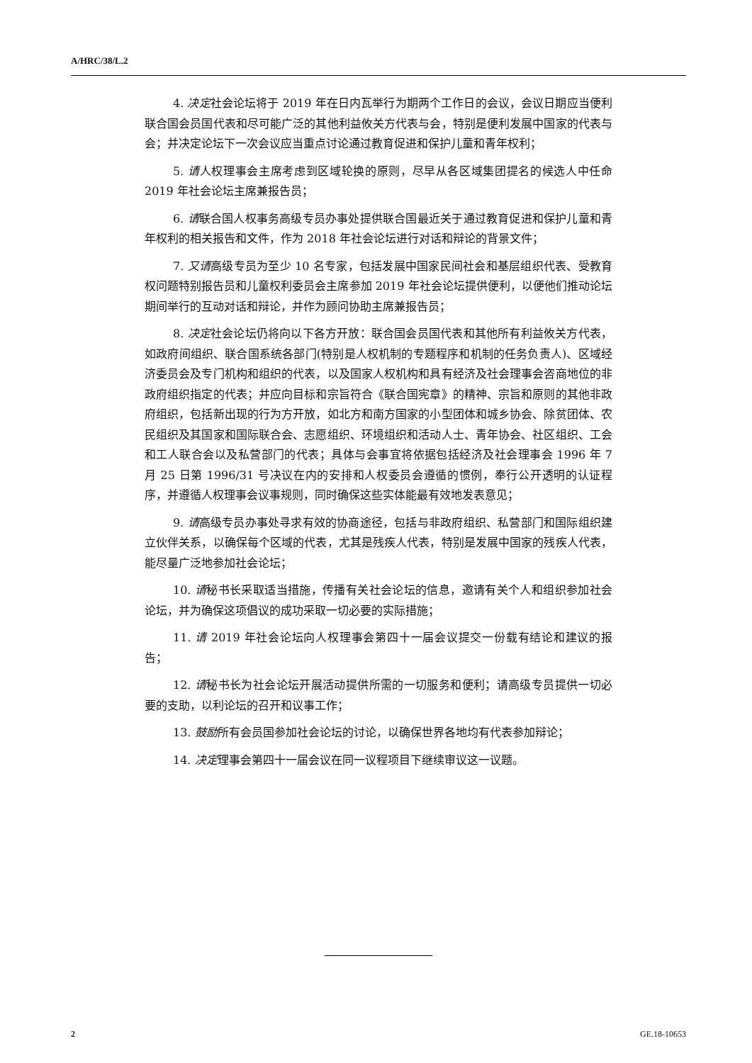A/HRC/38/L.2
4. 决定社会论坛将于 2019 年在日内瓦举行为期两个工作日的会议，会议日期应当便利联合国会员国代表和尽可能广泛的其他利益攸关方代表与会，特别是便利发展中国家的代表与会；并决定论坛下一次会议应当重点讨论通过教育促进和保护儿童和青年权利；
5. 请人权理事会主席考虑到区域轮换的原则，尽早从各区域集团提名的候选人中任命 2019 年社会论坛主席兼报告员；
6. 请联合国人权事务高级专员办事处提供联合国最近关于通过教育促进和保护儿童和青年权利的相关报告和文件，作为 2018 年社会论坛进行对话和辩论的背景文件；
7. 又请高级专员为至少 10 名专家，包括发展中国家民间社会和基层组织代表、受教育权问题特别报告员和儿童权利委员会主席参加 2019 年社会论坛提供便利，以便他们推动论坛期间举行的互动对话和辩论，并作为顾问协助主席兼报告员；
8. 决定社会论坛仍将向以下各方开放：联合国会员国代表和其他所有利益攸关方代表，如政府间组织、联合国系统各部门(特别是人权机制的专题程序和机制的任务负责人)、区域经济委员会及专门机构和组织的代表，以及国家人权机构和具有经济及社会理事会咨商地位的非政府组织指定的代表；并应向目标和宗旨符合《联合国宪章》的精神、宗旨和原则的其他非政府组织，包括新出现的行为方开放，如北方和南方国家的小型团体和城乡协会、除贫团体、农民组织及其国家和国际联合会、志愿组织、环境组织和活动人士、青年协会、社区组织、工会和工人联合会以及私营部门的代表；具体与会事宜将依据包括经济及社会理事会 1996 年 7 月 25 日第 1996/31 号决议在内的安排和人权委员会遵循的惯例，奉行公开透明的认证程序，并遵循人权理事会议事规则，同时确保这些实体能最有效地发表意见；
9. 请高级专员办事处寻求有效的协商途径，包括与非政府组织、私营部门和国际组织建立伙伴关系，以确保每个区域的代表，尤其是残疾人代表，特别是发展中国家的残疾人代表，能尽量广泛地参加社会论坛；
10. 请秘书长采取适当措施，传播有关社会论坛的信息，邀请有关个人和组织参加社会论坛，并为确保这项倡议的成功采取一切必要的实际措施；
11. 请 2019 年社会论坛向人权理事会第四十一届会议提交一份载有结论和建议的报告；
12. 请秘书长为社会论坛开展活动提供所需的一切服务和便利；请高级专员提供一切必要的支助，以利论坛的召开和议事工作；
13. 鼓励所有会员国参加社会论坛的讨论，以确保世界各地均有代表参加辩论；
14. 决定理事会第四十一届会议在同一议程项目下继续审议这一议题。
2 GE.18-10653